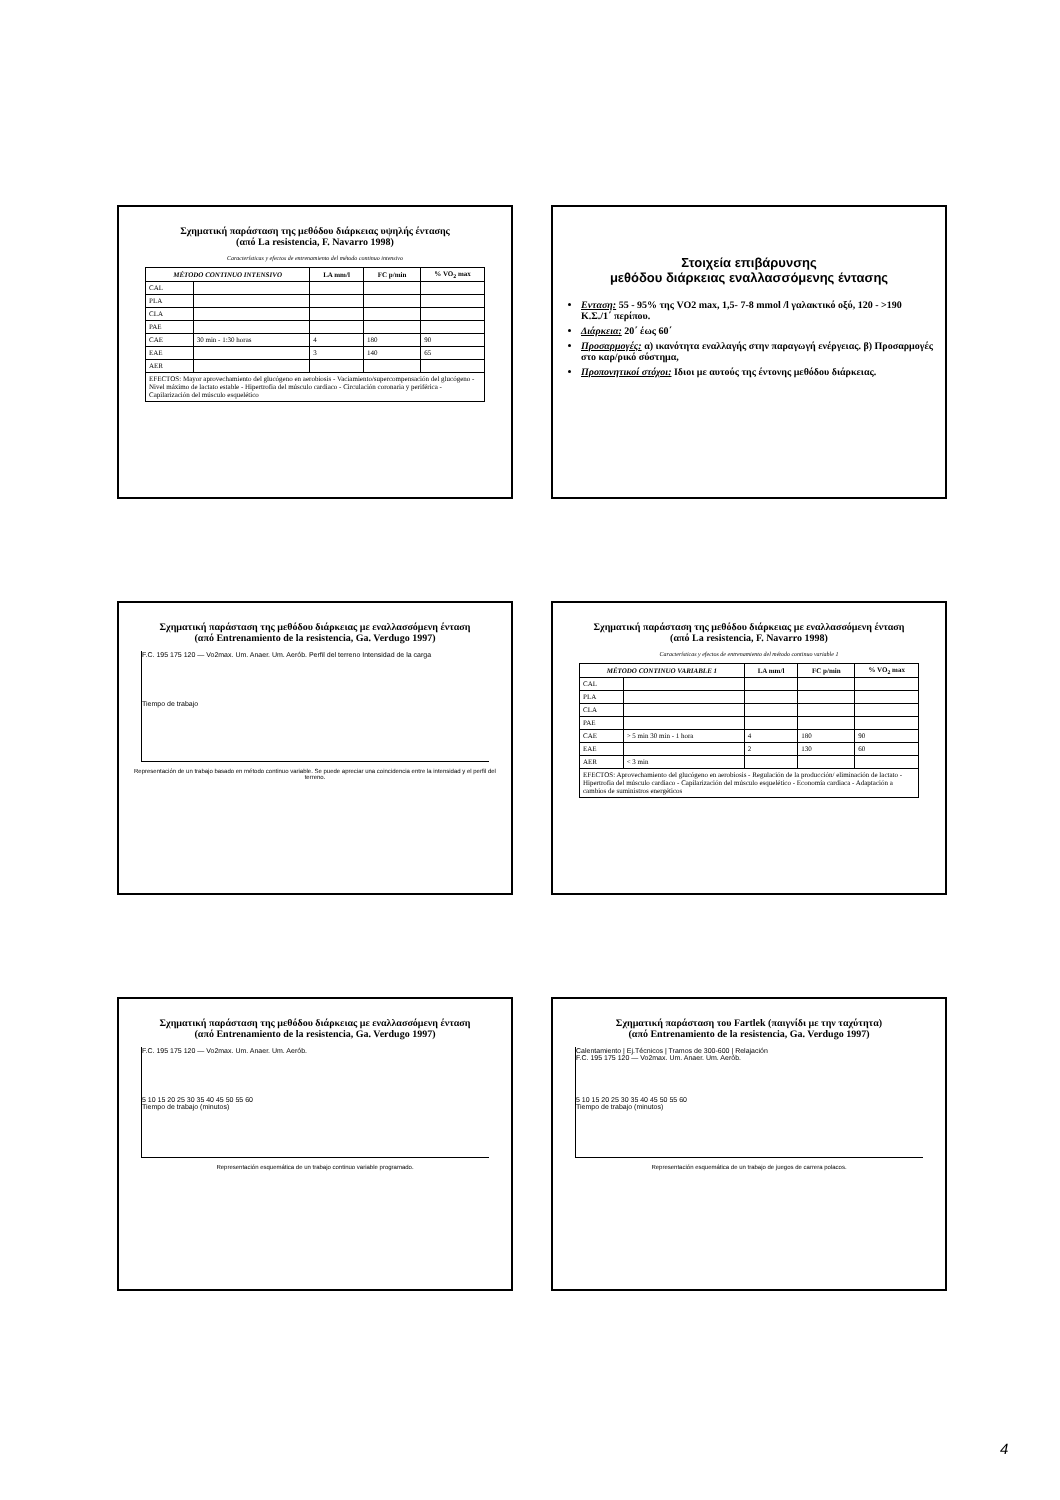Σχηματική παράσταση της μεθόδου διάρκειας υψηλής έντασης
(από La resistencia, F. Navarro 1998)
Características y efectos de entrenamiento del método continuo intensivo
| MÉTODO CONTINUO INTENSIVO | | LA mm/l | FC p/min | % VO<sub>2</sub> max |
| --- | --- | --- | --- | --- |
| CAL | | | | |
| PLA | | | | |
| CLA | | | | |
| PAE | | | | |
| CAE | 30 min - 1:30 horas | 4 | 180 | 90 |
| EAE | | 3 | 140 | 65 |
| AER | | | | |
| EFECTOS: Mayor aprovechamiento del glucógeno en aerobiosis - Vaciamiento/supercompensación del glucógeno - Nivel máximo de lactato estable - Hipertrofia del músculo cardiaco - Circulación coronaria y periférica - Capilarización del músculo esquelético | | | | |
Στοιχεία επιβάρυνσης
μεθόδου διάρκειας εναλλασσόμενης έντασης
Ενταση: 55 - 95% της VO2 max, 1,5- 7-8 mmol /l γαλακτικό οξύ, 120 - >190 Κ.Σ./1΄ περίπου.
Διάρκεια: 20΄ έως 60΄
Προσαρμογές: α) ικανότητα εναλλαγής στην παραγωγή ενέργειας. β) Προσαρμογές στο καρ/ρικό σύστημα,
Προπονητικοί στόχοι: Ιδιοι με αυτούς της έντονης μεθόδου διάρκειας.
Σχηματική παράσταση της μεθόδου διάρκειας με εναλλασσόμενη ένταση
(από Entrenamiento de la resistencia, Ga. Verdugo 1997)
F.C. 195 175 120 — Vo2max. Um. Anaer. Um. Aerób. Perfil del terreno Intensidad de la carga
Tiempo de trabajo
Representación de un trabajo basado en método continuo variable. Se puede apreciar una coincidencia entre la intensidad y el perfil del terreno.
Σχηματική παράσταση της μεθόδου διάρκειας με εναλλασσόμενη ένταση
(από La resistencia, F. Navarro 1998)
Características y efectos de entrenamiento del método continuo variable 1
| MÉTODO CONTINUO VARIABLE 1 | | LA mm/l | FC p/min | % VO<sub>2</sub> max |
| --- | --- | --- | --- | --- |
| CAL | | | | |
| PLA | | | | |
| CLA | | | | |
| PAE | | | | |
| CAE | > 5 min 30 min - 1 hora | 4 | 180 | 90 |
| EAE | | 2 | 130 | 60 |
| AER | < 3 min | | | |
| EFECTOS: Aprovechamiento del glucógeno en aerobiosis - Regulación de la producción/ eliminación de lactato - Hipertrofia del músculo cardiaco - Capilarización del músculo esquelético - Economía cardiaca - Adaptación a cambios de suministros energéticos | | | | |
Σχηματική παράσταση της μεθόδου διάρκειας με εναλλασσόμενη ένταση
(από Entrenamiento de la resistencia, Ga. Verdugo 1997)
F.C. 195 175 120 — Vo2max. Um. Anaer. Um. Aerób.
5 10 15 20 25 30 35 40 45 50 55 60
Tiempo de trabajo (minutos)
Representación esquemática de un trabajo continuo variable programado.
Σχηματική παράσταση του Fartlek (παιγνίδι με την ταχύτητα)
(από Entrenamiento de la resistencia, Ga. Verdugo 1997)
Calentamiento | Ej.Técnicos | Tramos de 300-600 | Relajación
F.C. 195 175 120 — Vo2max. Um. Anaer. Um. Aerób.
5 10 15 20 25 30 35 40 45 50 55 60
Tiempo de trabajo (minutos)
Representación esquemática de un trabajo de juegos de carrera polacos.
4